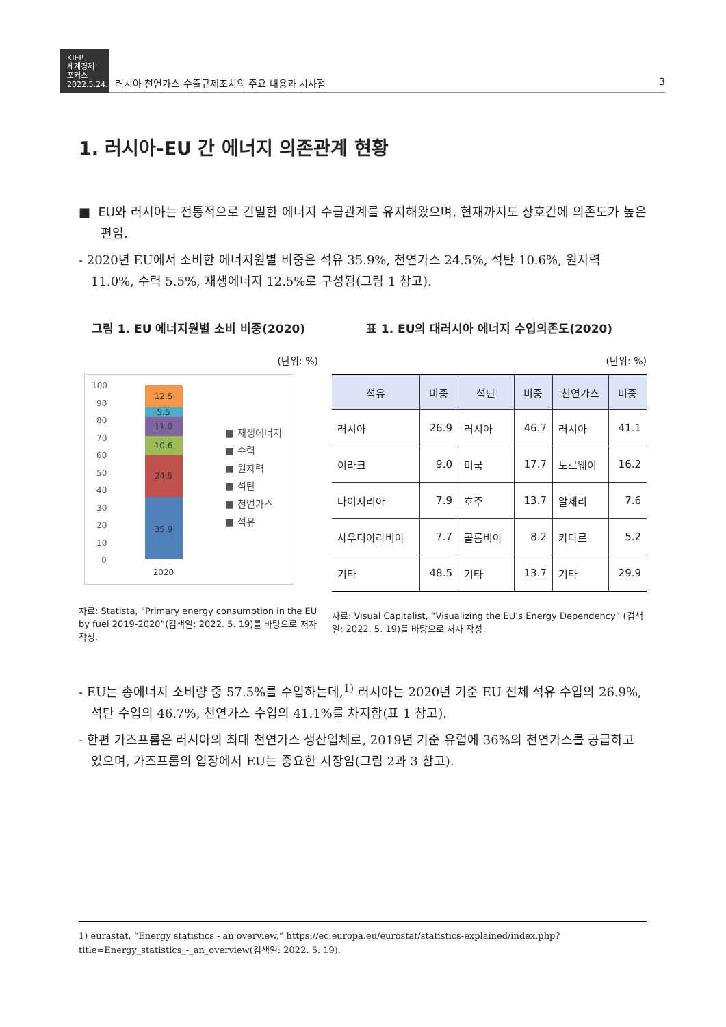KIEP
세계경제
포커스
2022.5.24.
러시아 천연가스 수출규제조치의 주요 내용과 시사점 3
1. 러시아-EU 간 에너지 의존관계 현황
■ EU와 러시아는 전통적으로 긴밀한 에너지 수급관계를 유지해왔으며, 현재까지도 상호간에 의존도가 높은 편임.
- 2020년 EU에서 소비한 에너지원별 비중은 석유 35.9%, 천연가스 24.5%, 석탄 10.6%, 원자력 11.0%, 수력 5.5%, 재생에너지 12.5%로 구성됨(그림 1 참고).
그림 1. EU 에너지원별 소비 비중(2020)
(단위: %)
100
90
80
70
60
50
40
30
20
10
0
35.9
24.5
10.6
11.0
5.5
12.5
2020
■ 재생에너지
■ 수력
■ 원자력
■ 석탄
■ 천연가스
■ 석유
자료: Statista, “Primary energy consumption in the EU by fuel 2019-2020”(검색일: 2022. 5. 19)를 바탕으로 저자 작성.
표 1. EU의 대러시아 에너지 수입의존도(2020)
(단위: %)
| 석유 | 비중 | 석탄 | 비중 | 천연가스 | 비중 |
| --- | --- | --- | --- | --- | --- |
| 러시아 | 26.9 | 러시아 | 46.7 | 러시아 | 41.1 |
| 이라크 | 9.0 | 미국 | 17.7 | 노르웨이 | 16.2 |
| 나이지리아 | 7.9 | 호주 | 13.7 | 알제리 | 7.6 |
| 사우디아라비아 | 7.7 | 콜롬비아 | 8.2 | 카타르 | 5.2 |
| 기타 | 48.5 | 기타 | 13.7 | 기타 | 29.9 |
자료: Visual Capitalist, “Visualizing the EU’s Energy Dependency” (검색일: 2022. 5. 19)를 바탕으로 저자 작성.
- EU는 총에너지 소비량 중 57.5%를 수입하는데,<sup>1)</sup> 러시아는 2020년 기준 EU 전체 석유 수입의 26.9%, 석탄 수입의 46.7%, 천연가스 수입의 41.1%를 차지함(표 1 참고).
- 한편 가즈프롬은 러시아의 최대 천연가스 생산업체로, 2019년 기준 유럽에 36%의 천연가스를 공급하고 있으며, 가즈프롬의 입장에서 EU는 중요한 시장임(그림 2과 3 참고).
1) eurastat, “Energy statistics - an overview,” https://ec.europa.eu/eurostat/statistics-explained/index.php?title=Energy_statistics_-_an_overview(검색일: 2022. 5. 19).